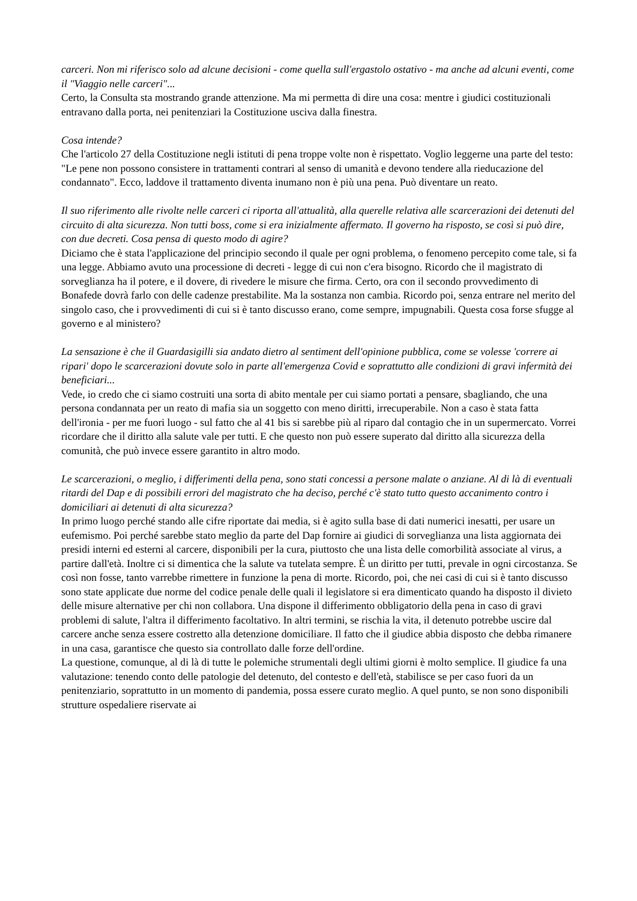carceri. Non mi riferisco solo ad alcune decisioni - come quella sull'ergastolo ostativo - ma anche ad alcuni eventi, come il "Viaggio nelle carceri"...
Certo, la Consulta sta mostrando grande attenzione. Ma mi permetta di dire una cosa: mentre i giudici costituzionali entravano dalla porta, nei penitenziari la Costituzione usciva dalla finestra.
Cosa intende?
Che l'articolo 27 della Costituzione negli istituti di pena troppe volte non è rispettato. Voglio leggerne una parte del testo: "Le pene non possono consistere in trattamenti contrari al senso di umanità e devono tendere alla rieducazione del condannato". Ecco, laddove il trattamento diventa inumano non è più una pena. Può diventare un reato.
Il suo riferimento alle rivolte nelle carceri ci riporta all'attualità, alla querelle relativa alle scarcerazioni dei detenuti del circuito di alta sicurezza. Non tutti boss, come si era inizialmente affermato. Il governo ha risposto, se così si può dire, con due decreti. Cosa pensa di questo modo di agire?
Diciamo che è stata l'applicazione del principio secondo il quale per ogni problema, o fenomeno percepito come tale, si fa una legge. Abbiamo avuto una processione di decreti - legge di cui non c'era bisogno. Ricordo che il magistrato di sorveglianza ha il potere, e il dovere, di rivedere le misure che firma. Certo, ora con il secondo provvedimento di Bonafede dovrà farlo con delle cadenze prestabilite. Ma la sostanza non cambia. Ricordo poi, senza entrare nel merito del singolo caso, che i provvedimenti di cui si è tanto discusso erano, come sempre, impugnabili. Questa cosa forse sfugge al governo e al ministero?
La sensazione è che il Guardasigilli sia andato dietro al sentiment dell'opinione pubblica, come se volesse 'correre ai ripari' dopo le scarcerazioni dovute solo in parte all'emergenza Covid e soprattutto alle condizioni di gravi infermità dei beneficiari...
Vede, io credo che ci siamo costruiti una sorta di abito mentale per cui siamo portati a pensare, sbagliando, che una persona condannata per un reato di mafia sia un soggetto con meno diritti, irrecuperabile. Non a caso è stata fatta dell'ironia - per me fuori luogo - sul fatto che al 41 bis si sarebbe più al riparo dal contagio che in un supermercato. Vorrei ricordare che il diritto alla salute vale per tutti. E che questo non può essere superato dal diritto alla sicurezza della comunità, che può invece essere garantito in altro modo.
Le scarcerazioni, o meglio, i differimenti della pena, sono stati concessi a persone malate o anziane. Al di là di eventuali ritardi del Dap e di possibili errori del magistrato che ha deciso, perché c'è stato tutto questo accanimento contro i domiciliari ai detenuti di alta sicurezza?
In primo luogo perché stando alle cifre riportate dai media, si è agito sulla base di dati numerici inesatti, per usare un eufemismo. Poi perché sarebbe stato meglio da parte del Dap fornire ai giudici di sorveglianza una lista aggiornata dei presidi interni ed esterni al carcere, disponibili per la cura, piuttosto che una lista delle comorbilità associate al virus, a partire dall'età. Inoltre ci si dimentica che la salute va tutelata sempre. È un diritto per tutti, prevale in ogni circostanza. Se così non fosse, tanto varrebbe rimettere in funzione la pena di morte. Ricordo, poi, che nei casi di cui si è tanto discusso sono state applicate due norme del codice penale delle quali il legislatore si era dimenticato quando ha disposto il divieto delle misure alternative per chi non collabora. Una dispone il differimento obbligatorio della pena in caso di gravi problemi di salute, l'altra il differimento facoltativo. In altri termini, se rischia la vita, il detenuto potrebbe uscire dal carcere anche senza essere costretto alla detenzione domiciliare. Il fatto che il giudice abbia disposto che debba rimanere in una casa, garantisce che questo sia controllato dalle forze dell'ordine.
La questione, comunque, al di là di tutte le polemiche strumentali degli ultimi giorni è molto semplice. Il giudice fa una valutazione: tenendo conto delle patologie del detenuto, del contesto e dell'età, stabilisce se per caso fuori da un penitenziario, soprattutto in un momento di pandemia, possa essere curato meglio. A quel punto, se non sono disponibili strutture ospedaliere riservate ai